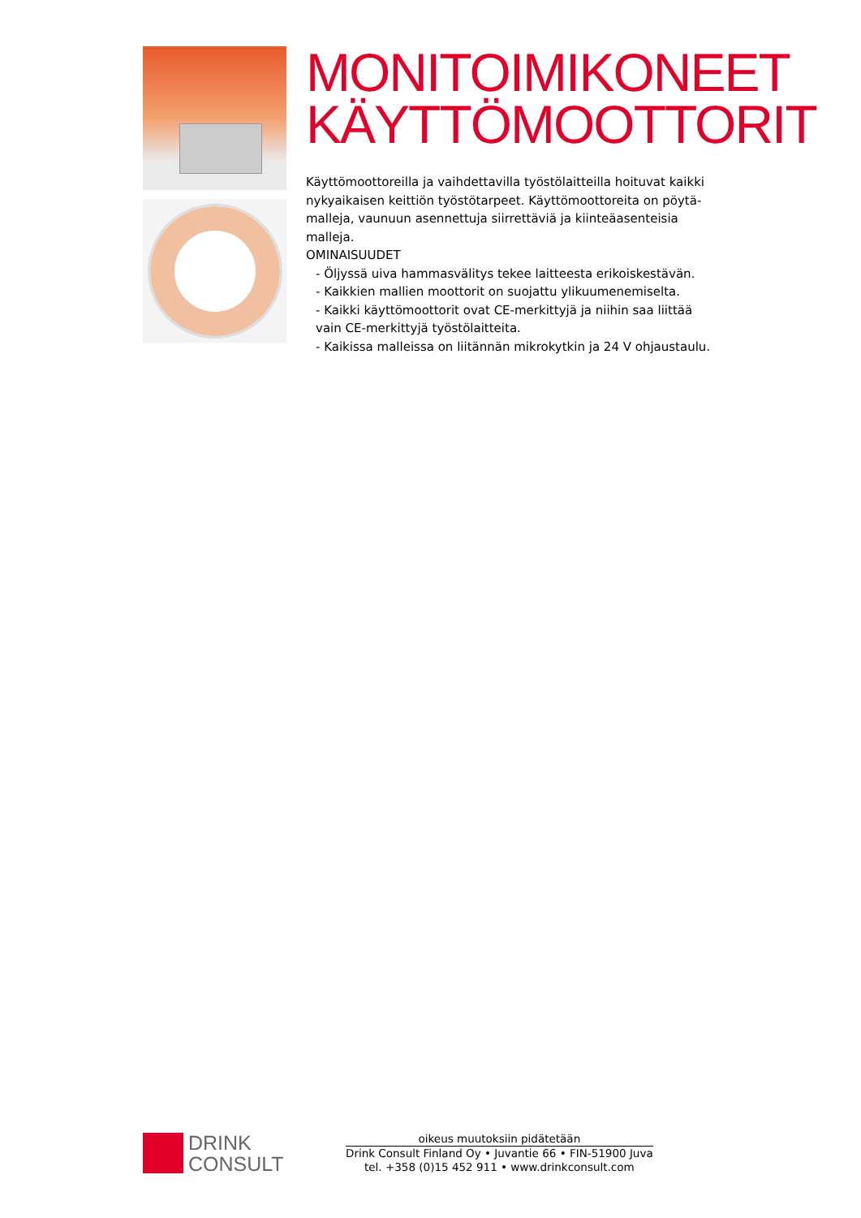MONITOIMIKONEET
KÄYTTÖMOOTTORIT
Käyttömoottoreilla ja vaihdettavilla työstölaitteilla hoituvat kaikki nykyaikaisen keittiön työstötarpeet. Käyttömoottoreita on pöytä­malleja, vaunuun asennettuja siirrettäviä ja kiinteäasenteisia malleja.
OMINAISUUDET
- Öljyssä uiva hammasvälitys tekee laitteesta erikoiskestävän.
- Kaikkien mallien moottorit on suojattu ylikuumenemiselta.
- Kaikki käyttömoottorit ovat CE-merkittyjä ja niihin saa liittää vain CE-merkittyjä työstölaitteita.
- Kaikissa malleissa on liitännän mikrokytkin ja 24 V ohjaustaulu.
DRINK
CONSULT
oikeus muutoksiin pidätetään
Drink Consult Finland Oy • Juvantie 66 • FIN-51900 Juva
tel. +358 (0)15 452 911 • www.drinkconsult.com